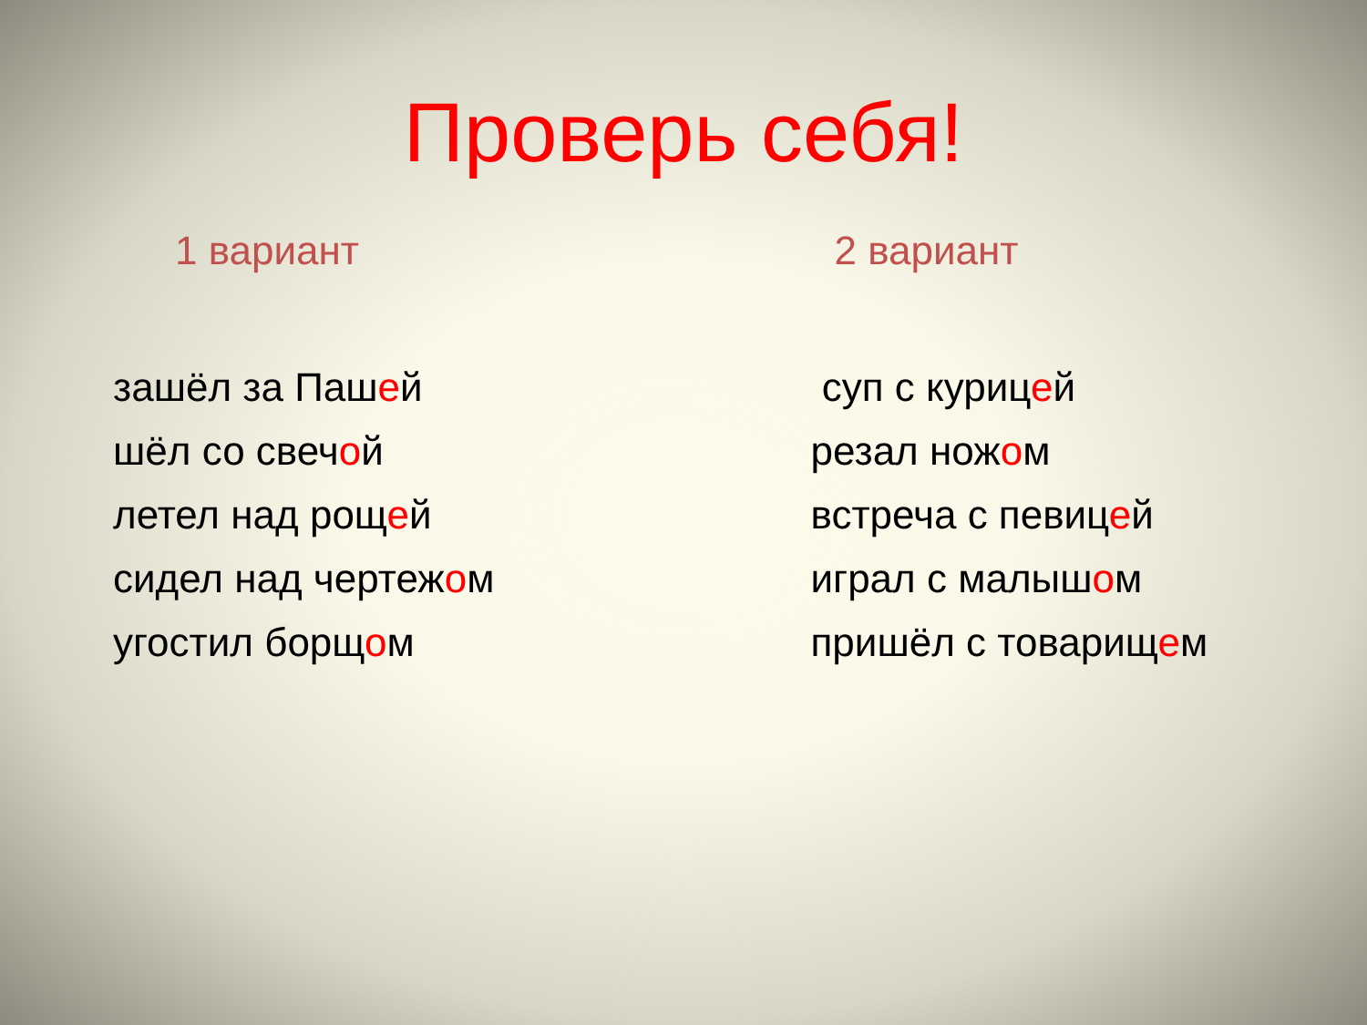Проверь себя!
1 вариант
зашёл за Пашей
шёл со свечой
летел над рощей
сидел над чертежом
угостил борщом
2 вариант
суп с курицей
резал ножом
встреча с певицей
играл с малышом
пришёл с товарищем